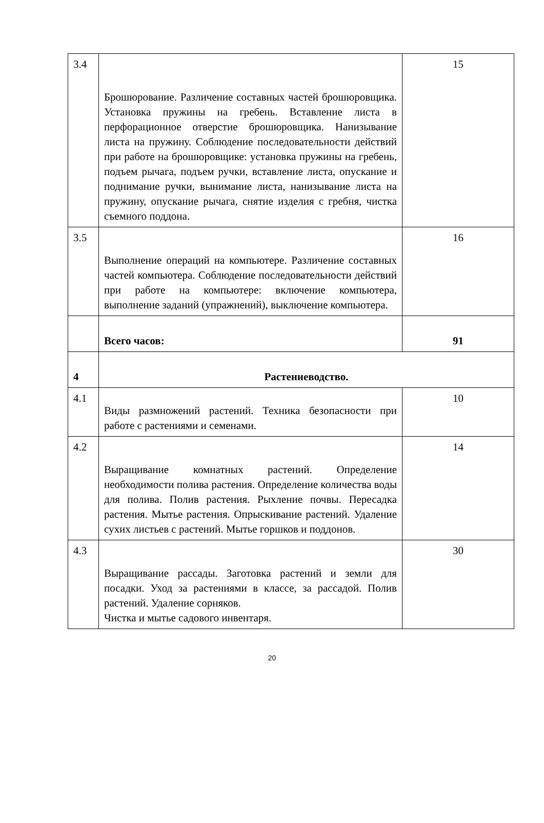| 3.4 | Брошюрование. Различение составных частей брошюровщика. Установка пружины на гребень. Вставление листа в перфорационное отверстие брошюровщика. Нанизывание листа на пружину. Соблюдение последовательности действий при работе на брошюровщике: установка пружины на гребень, подъем рычага, подъем ручки, вставление листа, опускание и поднимание ручки, вынимание листа, нанизывание листа на пружину, опускание рычага, снятие изделия с гребня, чистка съемного поддона. | 15 |
| 3.5 | Выполнение операций на компьютере. Различение составных частей компьютера. Соблюдение последовательности действий при работе на компьютере: включение компьютера, выполнение заданий (упражнений), выключение компьютера. | 16 |
| | Всего часов: | 91 |
| 4 | Растениеводство. | |
| 4.1 | Виды размножений растений. Техника безопасности при работе с растениями и семенами. | 10 |
| 4.2 | Выращивание комнатных растений. Определение необходимости полива растения. Определение количества воды для полива. Полив растения. Рыхление почвы. Пересадка растения. Мытье растения. Опрыскивание растений. Удаление сухих листьев с растений. Мытье горшков и поддонов. | 14 |
| 4.3 | Выращивание рассады. Заготовка растений и земли для посадки. Уход за растениями в классе, за рассадой. Полив растений. Удаление сорняков. Чистка и мытье садового инвентаря. | 30 |
20